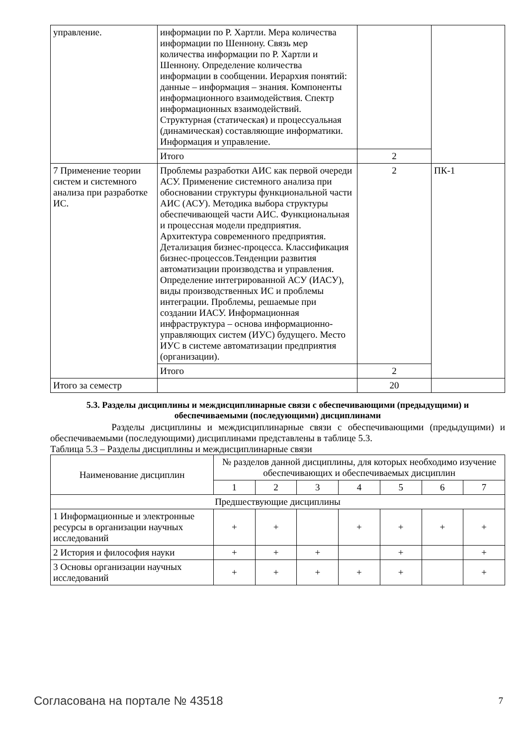| управление. | информации по Р. Хартли. Мера количества информации по Шеннону. Связь мер количества информации по Р. Хартли и Шеннону. Определение количества информации в сообщении. Иерархия понятий: данные – информация – знания. Компоненты информационного взаимодействия. Спектр информационных взаимодействий. Структурная (статическая) и процессуальная (динамическая) составляющие информатики. Информация и управление. | | |
| | Итого | 2 | |
| 7 Применение теории систем и системного анализа при разработке ИС. | Проблемы разработки АИС как первой очереди АСУ. Применение системного анализа при обосновании структуры функциональной части АИС (АСУ). Методика выбора структуры обеспечивающей части АИС. Функциональная и процессная модели предприятия. Архитектура современного предприятия. Детализация бизнес-процесса. Классификация бизнес-процессов.Тенденции развития автоматизации производства и управления. Определение интегрированной АСУ (ИАСУ), виды производственных ИС и проблемы интеграции. Проблемы, решаемые при создании ИАСУ. Информационная инфраструктура – основа информационно-управляющих систем (ИУС) будущего. Место ИУС в системе автоматизации предприятия (организации). | 2 | ПК-1 |
| | Итого | 2 | |
| Итого за семестр | | 20 | |
5.3. Разделы дисциплины и междисциплинарные связи с обеспечивающими (предыдущими) и обеспечиваемыми (последующими) дисциплинами
Разделы дисциплины и междисциплинарные связи с обеспечивающими (предыдущими) и обеспечиваемыми (последующими) дисциплинами представлены в таблице 5.3.
Таблица 5.3 – Разделы дисциплины и междисциплинарные связи
| Наименование дисциплин | № разделов данной дисциплины, для которых необходимо изучение обеспечивающих и обеспечиваемых дисциплин | | | | | | |
| --- | --- | --- | --- | --- | --- | --- | --- |
| | 1 | 2 | 3 | 4 | 5 | 6 | 7 |
| Предшествующие дисциплины | | | | | | | |
| 1 Информационные и электронные ресурсы в организации научных исследований | + | + | | + | + | + | + |
| 2 История и философия науки | + | + | + | | + | | + |
| 3 Основы организации научных исследований | + | + | + | + | + | | + |
Согласована на портале № 43518 7